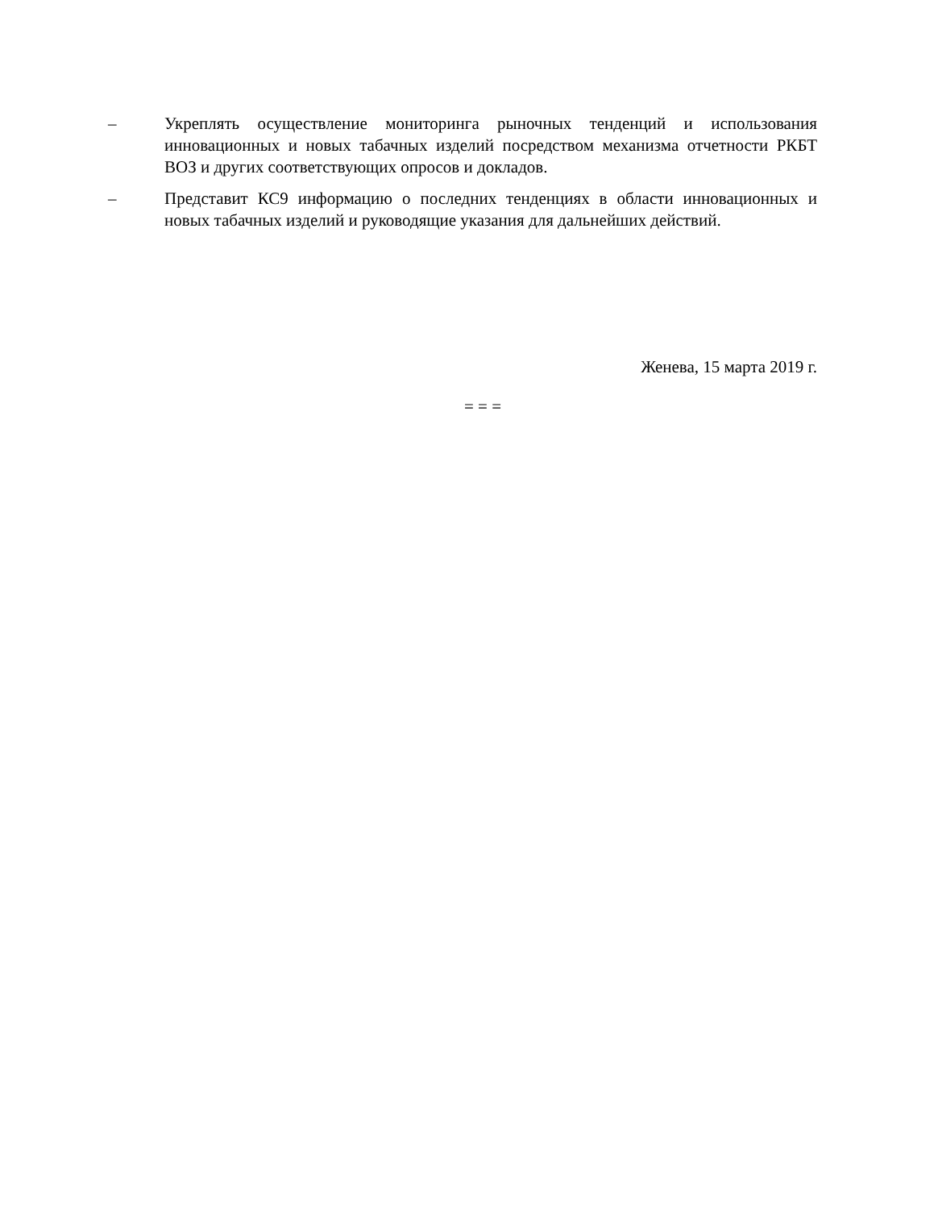– Укреплять осуществление мониторинга рыночных тенденций и использования инновационных и новых табачных изделий посредством механизма отчетности РКБТ ВОЗ и других соответствующих опросов и докладов.
– Представит КС9 информацию о последних тенденциях в области инновационных и новых табачных изделий и руководящие указания для дальнейших действий.
Женева, 15 марта 2019 г.
= = =